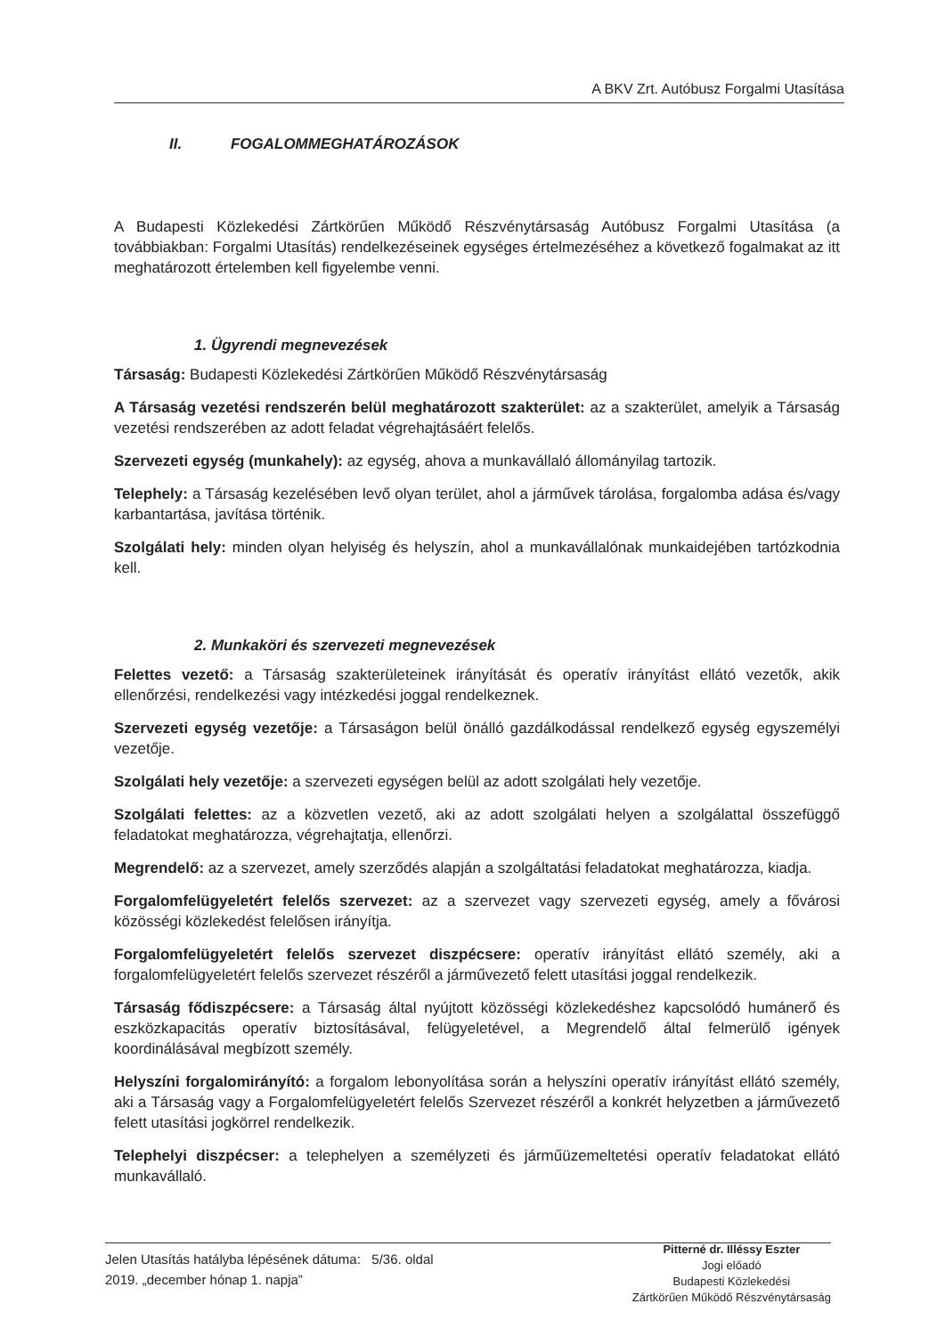A BKV Zrt. Autóbusz Forgalmi Utasítása
II. FOGALOMMEGHATÁROZÁSOK
A Budapesti Közlekedési Zártkörűen Működő Részvénytársaság Autóbusz Forgalmi Utasítása (a továbbiakban: Forgalmi Utasítás) rendelkezéseinek egységes értelmezéséhez a következő fogalmakat az itt meghatározott értelemben kell figyelembe venni.
1. Ügyrendi megnevezések
Társaság: Budapesti Közlekedési Zártkörűen Működő Részvénytársaság
A Társaság vezetési rendszerén belül meghatározott szakterület: az a szakterület, amelyik a Társaság vezetési rendszerében az adott feladat végrehajtásáért felelős.
Szervezeti egység (munkahely): az egység, ahova a munkavállaló állományilag tartozik.
Telephely: a Társaság kezelésében levő olyan terület, ahol a járművek tárolása, forgalomba adása és/vagy karbantartása, javítása történik.
Szolgálati hely: minden olyan helyiség és helyszín, ahol a munkavállalónak munkaidejében tartózkodnia kell.
2. Munkaköri és szervezeti megnevezések
Felettes vezető: a Társaság szakterületeinek irányítását és operatív irányítást ellátó vezetők, akik ellenőrzési, rendelkezési vagy intézkedési joggal rendelkeznek.
Szervezeti egység vezetője: a Társaságon belül önálló gazdálkodással rendelkező egység egyszemélyi vezetője.
Szolgálati hely vezetője: a szervezeti egységen belül az adott szolgálati hely vezetője.
Szolgálati felettes: az a közvetlen vezető, aki az adott szolgálati helyen a szolgálattal összefüggő feladatokat meghatározza, végrehajtatja, ellenőrzi.
Megrendelő: az a szervezet, amely szerződés alapján a szolgáltatási feladatokat meghatározza, kiadja.
Forgalomfelügyeletért felelős szervezet: az a szervezet vagy szervezeti egység, amely a fővárosi közösségi közlekedést felelősen irányítja.
Forgalomfelügyeletért felelős szervezet diszpécsere: operatív irányítást ellátó személy, aki a forgalomfelügyeletért felelős szervezet részéről a járművezető felett utasítási joggal rendelkezik.
Társaság fődiszpécsere: a Társaság által nyújtott közösségi közlekedéshez kapcsolódó humánerő és eszközkapacitás operatív biztosításával, felügyeletével, a Megrendelő által felmerülő igények koordinálásával megbízott személy.
Helyszíni forgalomirányító: a forgalom lebonyolítása során a helyszíni operatív irányítást ellátó személy, aki a Társaság vagy a Forgalomfelügyeletért felelős Szervezet részéről a konkrét helyzetben a járművezető felett utasítási jogkörrel rendelkezik.
Telephelyi diszpécser: a telephelyen a személyzeti és járműüzemeltetési operatív feladatokat ellátó munkavállaló.
Jelen Utasítás hatályba lépésének dátuma: 5/36. oldal
2019. „december hónap 1. napja”
Pitterné dr. Illéssy Eszter
Jogi előadó
Budapesti Közlekedési
Zártkörűen Működő Részvénytársaság